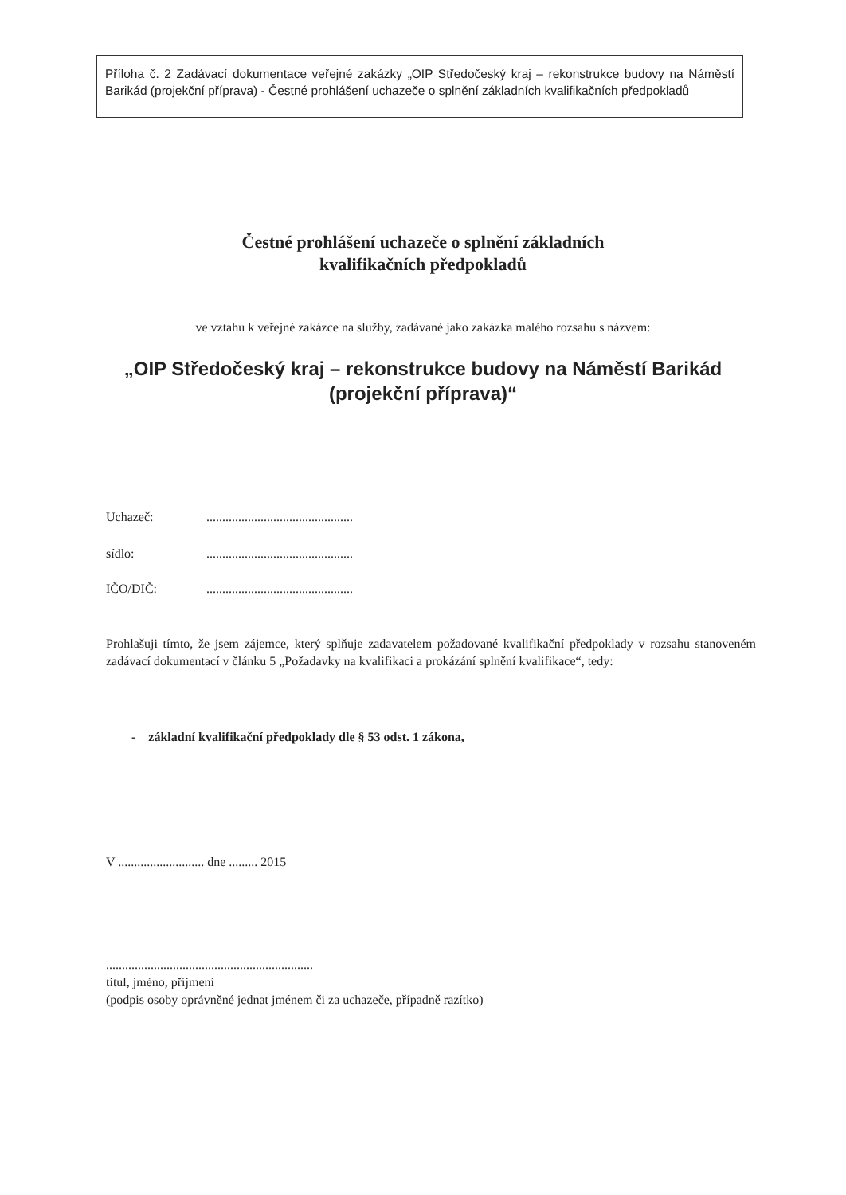Příloha č. 2 Zadávací dokumentace veřejné zakázky „OIP Středočeský kraj – rekonstrukce budovy na Náměstí Barikád (projekční příprava) - Čestné prohlášení uchazeče o splnění základních kvalifikačních předpokladů
Čestné prohlášení uchazeče o splnění základních
kvalifikačních předpokladů
ve vztahu k veřejné zakázce na služby, zadávané jako zakázka malého rozsahu s názvem:
„OIP Středočeský kraj – rekonstrukce budovy na Náměstí Barikád
(projekční příprava)“
Uchazeč:..............................................
sídlo:..............................................
IČO/DIČ:..............................................
Prohlašuji tímto, že jsem zájemce, který splňuje zadavatelem požadované kvalifikační předpoklady v rozsahu stanoveném zadávací dokumentací v článku 5 „Požadavky na kvalifikaci a prokázání splnění kvalifikace“, tedy:
- základní kvalifikační předpoklady dle § 53 odst. 1 zákona,
V ........................... dne ......... 2015
.................................................................
titul, jméno, příjmení
(podpis osoby oprávněné jednat jménem či za uchazeče, případně razítko)